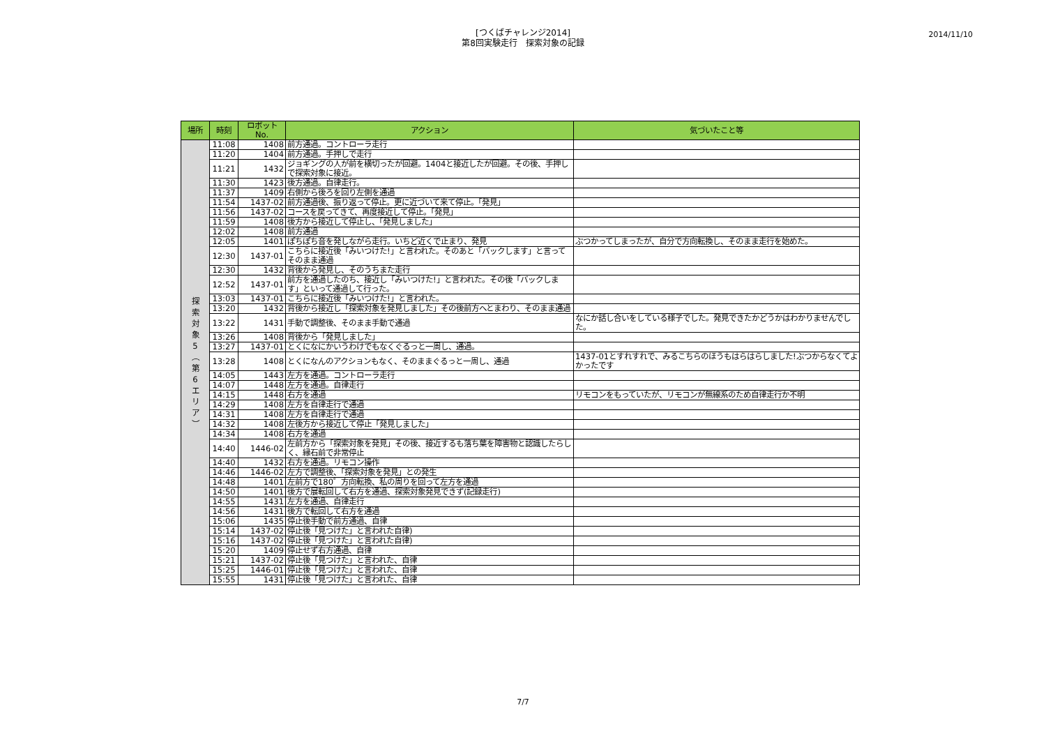[つくばチャレンジ2014]
第8回実験走行　探索対象の記録
2014/11/10
| 場所 | 時刻 | ロボットNo. | アクション | 気づいたこと等 |
| --- | --- | --- | --- | --- |
| 探 索 対 象 5 ︵ 第 6 エ リ ア ︶ | 11:08 | 1408 | 前方通過。コントローラ走行 | |
| | 11:20 | 1404 | 前方通過。手押しで走行 | |
| | 11:21 | 1432 | ジョギングの人が前を横切ったが回避。1404と接近したが回避。その後、手押しで探索対象に接近。 | |
| | 11:30 | 1423 | 後方通過。自律走行。 | |
| | 11:37 | 1409 | 右側から後ろを回り左側を通過 | |
| | 11:54 | 1437-02 | 前方通過後、振り返って停止。更に近づいて来て停止。「発見」 | |
| | 11:56 | 1437-02 | コースを戻ってきて、再度接近して停止。「発見」 | |
| | 11:59 | 1408 | 後方から接近して停止し、「発見しました」 | |
| | 12:02 | 1408 | 前方通過 | |
| | 12:05 | 1401 | ぽちぽち音を発しながら走行。いちど近くで止まり、発見 | ぶつかってしまったが、自分で方向転換し、そのまま走行を始めた。 |
| | 12:30 | 1437-01 | こちらに接近後「みいつけた!」と言われた。そのあと「バックします」と言ってそのまま通過 | |
| | 12:30 | 1432 | 背後から発見し、そのうちまた走行 | |
| | 12:52 | 1437-01 | 前方を通過したのち、接近し「みいつけた!」と言われた。その後「バックします」といって通過して行った。 | |
| | 13:03 | 1437-01 | こちらに接近後「みいつけた!」と言われた。 | |
| | 13:20 | 1432 | 背後から接近し「探索対象を発見しました」その後前方へとまわり、そのまま通過 | |
| | 13:22 | 1431 | 手動で調整後、そのまま手動で通過 | なにか話し合いをしている様子でした。発見できたかどうかはわかりませんでした。 |
| | 13:26 | 1408 | 背後から「発見しました」 | |
| | 13:27 | 1437-01 | とくになにかいうわけでもなくぐるっと一周し、通過。 | |
| | 13:28 | 1408 | とくになんのアクションもなく、そのままぐるっと一周し、通過 | 1437-01とすれすれで、みるこちらのほうもはらはらしました!ぶつからなくてよかったです |
| | 14:05 | 1443 | 左方を通過。コントローラ走行 | |
| | 14:07 | 1448 | 左方を通過。自律走行 | |
| | 14:15 | 1448 | 右方を通過 | リモコンをもっていたが、リモコンが無線系のため自律走行か不明 |
| | 14:29 | 1408 | 左方を自律走行で通過 | |
| | 14:31 | 1408 | 左方を自律走行で通過 | |
| | 14:32 | 1408 | 左後方から接近して停止「発見しました」 | |
| | 14:34 | 1408 | 右方を通過 | |
| | 14:40 | 1446-02 | 左前方から「探索対象を発見」その後、接近するも落ち葉を障害物と認識したらしく、縁石前で非常停止 | |
| | 14:40 | 1432 | 右方を通過。リモコン操作 | |
| | 14:46 | 1446-02 | 左方で調整後、「探索対象を発見」との発生 | |
| | 14:48 | 1401 | 左前方で180゜方向転換、私の周りを回って左方を通過 | |
| | 14:50 | 1401 | 後方で展転回して右方を通過、探索対象発見できず(記録走行) | |
| | 14:55 | 1431 | 左方を通過、自律走行 | |
| | 14:56 | 1431 | 後方で転回して右方を通過 | |
| | 15:06 | 1435 | 停止後手動で前方通過、自律 | |
| | 15:14 | 1437-02 | 停止後「見つけた」と言われた自律) | |
| | 15:16 | 1437-02 | 停止後「見つけた」と言われた自律) | |
| | 15:20 | 1409 | 停止せず右方通過、自律 | |
| | 15:21 | 1437-02 | 停止後「見つけた」と言われた、自律 | |
| | 15:25 | 1446-01 | 停止後「見つけた」と言われた、自律 | |
| | 15:55 | 1431 | 停止後「見つけた」と言われた、自律 | |
7/7